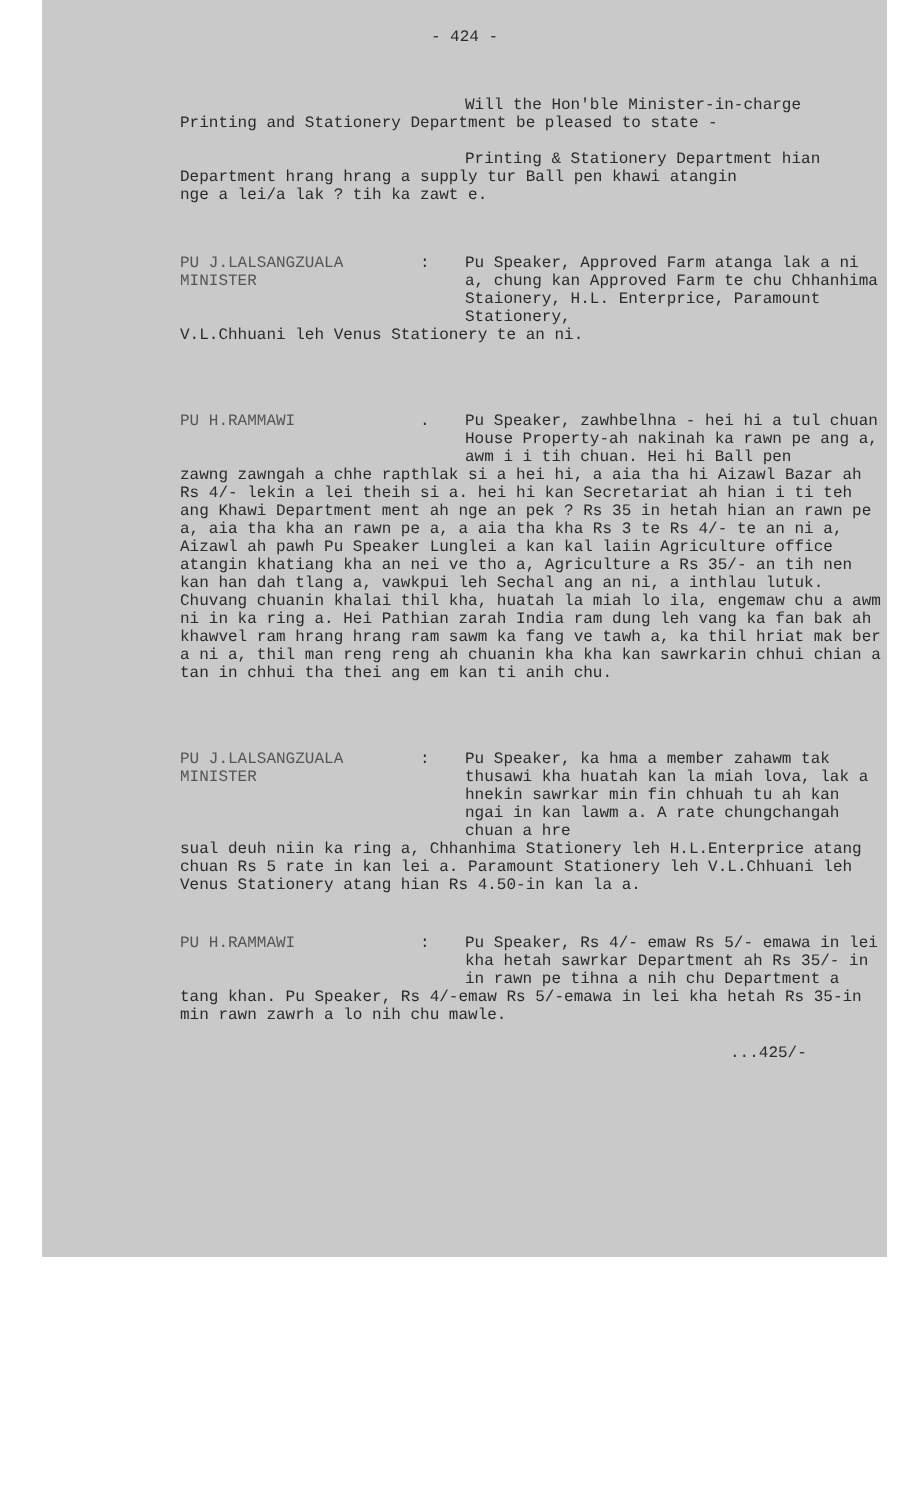- 424 -
Will the Hon'ble Minister-in-charge
Printing and Stationery Department be pleased to state -
Printing & Stationery Department hian
Department hrang hrang a supply tur Ball pen khawi atangin
nge a lei/a lak ? tih ka zawt e.
PU J.LALSANGZUALA
MINISTER
: Pu Speaker, Approved Farm atanga lak a ni a, chung kan Approved Farm te chu Chhanhima Staionery, H.L. Enterprice, Paramount Stationery,
V.L.Chhuani leh Venus Stationery te an ni.
PU H.RAMMAWI . Pu Speaker, zawhbelhna - hei hi a tul chuan House Property-ah nakinah ka rawn pe ang a, awm i i tih chuan. Hei hi Ball pen
zawng zawngah a chhe rapthlak si a hei hi, a aia tha hi Aizawl Bazar ah Rs 4/- lekin a lei theih si a. hei hi kan Secretariat ah hian i ti teh ang Khawi Department ment ah nge an pek ? Rs 35 in hetah hian an rawn pe a, aia tha kha an rawn pe a, a aia tha kha Rs 3 te Rs 4/- te an ni a, Aizawl ah pawh Pu Speaker Lunglei a kan kal laiin Agriculture office atangin khatiang kha an nei ve tho a, Agriculture a Rs 35/- an tih nen kan han dah tlang a, vawkpui leh Sechal ang an ni, a inthlau lutuk. Chuvang chuanin khalai thil kha, huatah la miah lo ila, engemaw chu a awm ni in ka ring a. Hei Pathian zarah India ram dung leh vang ka fan bak ah khawvel ram hrang hrang ram sawm ka fang ve tawh a, ka thil hriat mak ber a ni a, thil man reng reng ah chuanin kha kha kan sawrkarin chhui chian a tan in chhui tha thei ang em kan ti anih chu.
PU J.LALSANGZUALA
MINISTER
: Pu Speaker, ka hma a member zahawm tak thusawi kha huatah kan la miah lova, lak a hnekin sawrkar min fin chhuah tu ah kan ngai in kan lawm a. A rate chungchangah chuan a hre
sual deuh niin ka ring a, Chhanhima Stationery leh H.L.Enterprice atang chuan Rs 5 rate in kan lei a. Paramount Stationery leh V.L.Chhuani leh Venus Stationery atang hian Rs 4.50-in kan la a.
PU H.RAMMAWI : Pu Speaker, Rs 4/- emaw Rs 5/- emawa in lei kha hetah sawrkar Department ah Rs 35/- in in rawn pe tihna a nih chu Department a
tang khan. Pu Speaker, Rs 4/-emaw Rs 5/-emawa in lei kha hetah Rs 35-in min rawn zawrh a lo nih chu mawle.
...425/-